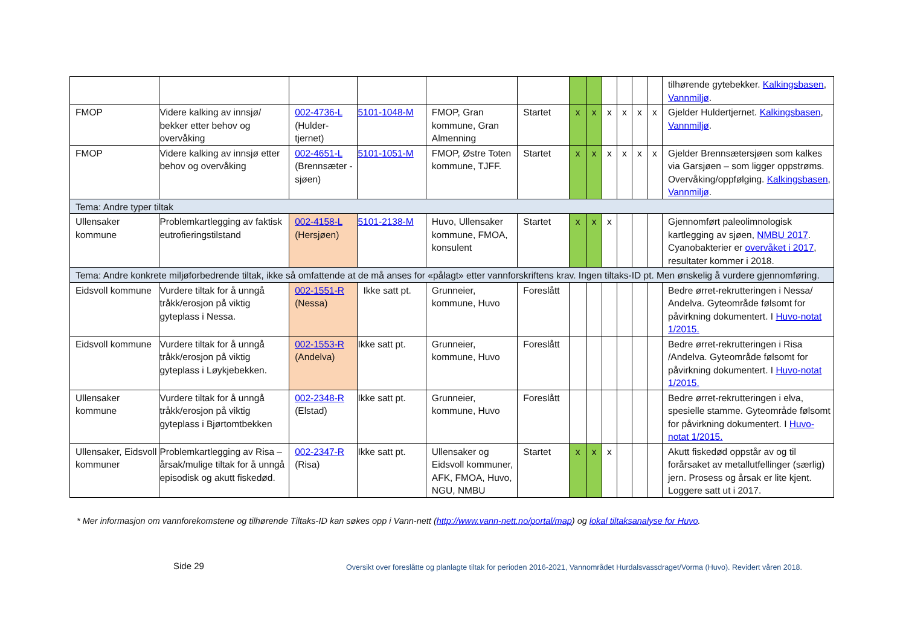| | | | | | | | | | | | | tilhørende gytebekker. Kalkingsbasen , Vannmiljø . |
| FMOP | Videre kalking av innsjø/ bekker etter behov og overvåking | 002-4736-L (Hulder-tjernet) | 5101-1048-M | FMOP, Gran kommune, Gran Almenning | Startet | x | x | x | x | x | x | Gjelder Huldertjernet. Kalkingsbasen , Vannmiljø . |
| FMOP | Videre kalking av innsjø etter behov og overvåking | 002-4651-L (Brennsæter -sjøen) | 5101-1051-M | FMOP, Østre Toten kommune, TJFF. | Startet | x | x | x | x | x | x | Gjelder Brennsætersjøen som kalkes via Garsjøen – som ligger oppstrøms. Overvåking/oppfølging. Kalkingsbasen , Vannmiljø . |
| Tema: Andre typer tiltak | | | | | | | | | | | | |
| Ullensaker kommune | Problemkartlegging av faktisk eutrofieringstilstand | 002-4158-L (Hersjøen) | 5101-2138-M | Huvo, Ullensaker kommune, FMOA, konsulent | Startet | x | x | x | | | | Gjennomført paleolimnologisk kartlegging av sjøen, NMBU 2017 . Cyanobakterier er overvåket i 2017 , resultater kommer i 2018. |
| Tema: Andre konkrete miljøforbedrende tiltak, ikke så omfattende at de må anses for «pålagt» etter vannforskriftens krav. Ingen tiltaks-ID pt. Men ønskelig å vurdere gjennomføring. | | | | | | | | | | | | |
| Eidsvoll kommune | Vurdere tiltak for å unngå tråkk/erosjon på viktig gyteplass i Nessa. | 002-1551-R (Nessa) | Ikke satt pt. | Grunneier, kommune, Huvo | Foreslått | | | | | | | Bedre ørret-rekrutteringen i Nessa/ Andelva. Gyteområde følsomt for påvirkning dokumentert. I Huvo-notat 1/2015. |
| Eidsvoll kommune | Vurdere tiltak for å unngå tråkk/erosjon på viktig gyteplass i Løykjebekken. | 002-1553-R (Andelva) | Ikke satt pt. | Grunneier, kommune, Huvo | Foreslått | | | | | | | Bedre ørret-rekrutteringen i Risa /Andelva. Gyteområde følsomt for påvirkning dokumentert. I Huvo-notat 1/2015. |
| Ullensaker kommune | Vurdere tiltak for å unngå tråkk/erosjon på viktig gyteplass i Bjørtomtbekken | 002-2348-R (Elstad) | Ikke satt pt. | Grunneier, kommune, Huvo | Foreslått | | | | | | | Bedre ørret-rekrutteringen i elva, spesielle stamme. Gyteområde følsomt for påvirkning dokumentert. I Huvo-notat 1/2015. |
| Ullensaker, Eidsvoll kommuner | Problemkartlegging av Risa – årsak/mulige tiltak for å unngå episodisk og akutt fiskedød. | 002-2347-R (Risa) | Ikke satt pt. | Ullensaker og Eidsvoll kommuner, AFK, FMOA, Huvo, NGU, NMBU | Startet | x | x | x | | | | Akutt fiskedød oppstår av og til forårsaket av metallutfellinger (særlig) jern. Prosess og årsak er lite kjent. Loggere satt ut i 2017. |
* Mer informasjon om vannforekomstene og tilhørende Tiltaks-ID kan søkes opp i Vann-nett (http://www.vann-nett.no/portal/map) og lokal tiltaksanalyse for Huvo.
Side 29
Oversikt over foreslåtte og planlagte tiltak for perioden 2016-2021, Vannområdet Hurdalsvassdraget/Vorma (Huvo). Revidert våren 2018.